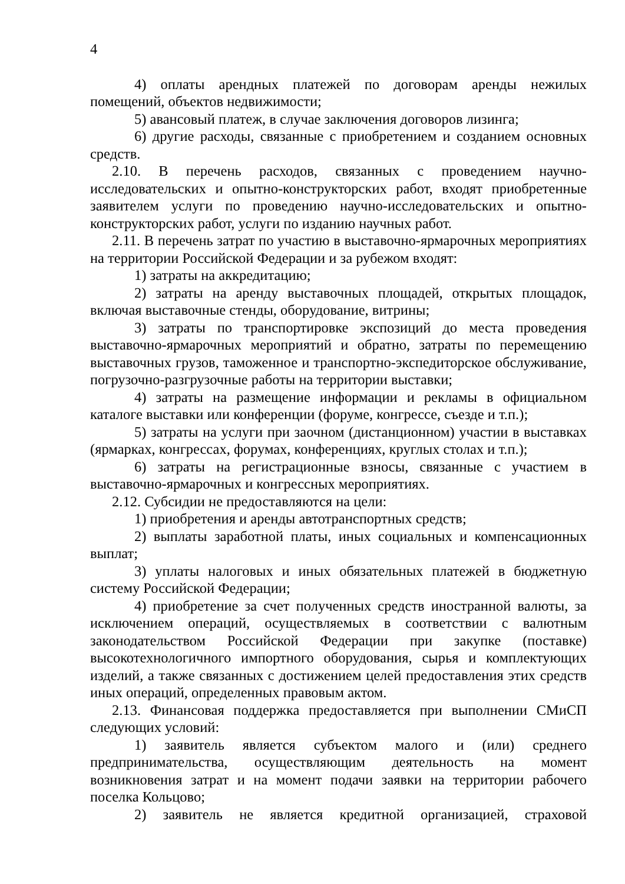4
4) оплаты арендных платежей по договорам аренды нежилых помещений, объектов недвижимости;
5) авансовый платеж, в случае заключения договоров лизинга;
6) другие расходы, связанные с приобретением и созданием основных средств.
2.10. В перечень расходов, связанных с проведением научно-исследовательских и опытно-конструкторских работ, входят приобретенные заявителем услуги по проведению научно-исследовательских и опытно-конструкторских работ, услуги по изданию научных работ.
2.11. В перечень затрат по участию в выставочно-ярмарочных мероприятиях на территории Российской Федерации и за рубежом входят:
1) затраты на аккредитацию;
2) затраты на аренду выставочных площадей, открытых площадок, включая выставочные стенды, оборудование, витрины;
3) затраты по транспортировке экспозиций до места проведения выставочно-ярмарочных мероприятий и обратно, затраты по перемещению выставочных грузов, таможенное и транспортно-экспедиторское обслуживание, погрузочно-разгрузочные работы на территории выставки;
4) затраты на размещение информации и рекламы в официальном каталоге выставки или конференции (форуме, конгрессе, съезде и т.п.);
5) затраты на услуги при заочном (дистанционном) участии в выставках (ярмарках, конгрессах, форумах, конференциях, круглых столах и т.п.);
6) затраты на регистрационные взносы, связанные с участием в выставочно-ярмарочных и конгрессных мероприятиях.
2.12. Субсидии не предоставляются на цели:
1) приобретения и аренды автотранспортных средств;
2) выплаты заработной платы, иных социальных и компенсационных выплат;
3) уплаты налоговых и иных обязательных платежей в бюджетную систему Российской Федерации;
4) приобретение за счет полученных средств иностранной валюты, за исключением операций, осуществляемых в соответствии с валютным законодательством Российской Федерации при закупке (поставке) высокотехнологичного импортного оборудования, сырья и комплектующих изделий, а также связанных с достижением целей предоставления этих средств иных операций, определенных правовым актом.
2.13. Финансовая поддержка предоставляется при выполнении СМиСП следующих условий:
1) заявитель является субъектом малого и (или) среднего предпринимательства, осуществляющим деятельность на момент возникновения затрат и на момент подачи заявки на территории рабочего поселка Кольцово;
2) заявитель не является кредитной организацией, страховой